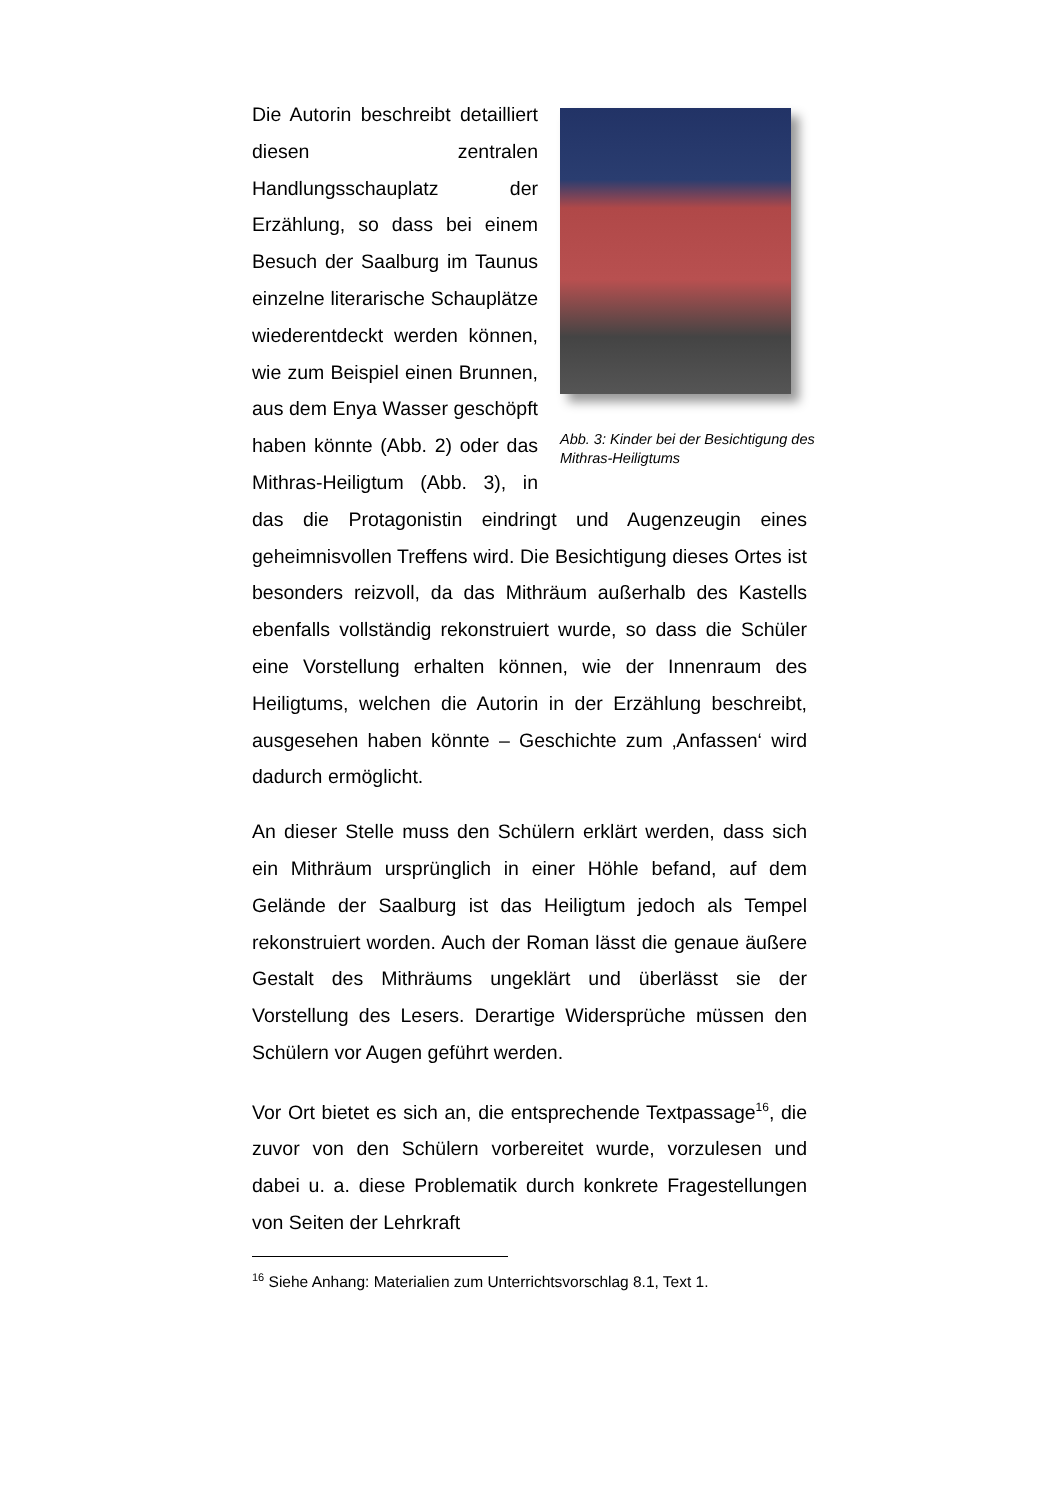Abb. 3: Kinder bei der Besichtigung des Mithras-Heiligtums
Die Autorin beschreibt detailliert diesen zentralen Handlungsschauplatz der Erzählung, so dass bei einem Besuch der Saalburg im Taunus einzelne literarische Schauplätze wiederentdeckt werden können, wie zum Beispiel einen Brunnen, aus dem Enya Wasser geschöpft haben könnte (Abb. 2) oder das Mithras-Heiligtum (Abb. 3), in das die Protagonistin eindringt und Augenzeugin eines geheimnisvollen Treffens wird. Die Besichtigung dieses Ortes ist besonders reizvoll, da das Mithräum außerhalb des Kastells ebenfalls vollständig rekonstruiert wurde, so dass die Schüler eine Vorstellung erhalten können, wie der Innenraum des Heiligtums, welchen die Autorin in der Erzählung beschreibt, ausgesehen haben könnte – Geschichte zum ‚Anfassen‘ wird dadurch ermöglicht.
An dieser Stelle muss den Schülern erklärt werden, dass sich ein Mithräum ursprünglich in einer Höhle befand, auf dem Gelände der Saalburg ist das Heiligtum jedoch als Tempel rekonstruiert worden. Auch der Roman lässt die genaue äußere Gestalt des Mithräums ungeklärt und überlässt sie der Vorstellung des Lesers. Derartige Widersprüche müssen den Schülern vor Augen geführt werden.
Vor Ort bietet es sich an, die entsprechende Textpassage<sup>16</sup>, die zuvor von den Schülern vorbereitet wurde, vorzulesen und dabei u. a. diese Problematik durch konkrete Fragestellungen von Seiten der Lehrkraft
<sup>16</sup> Siehe Anhang: Materialien zum Unterrichtsvorschlag 8.1, Text 1.